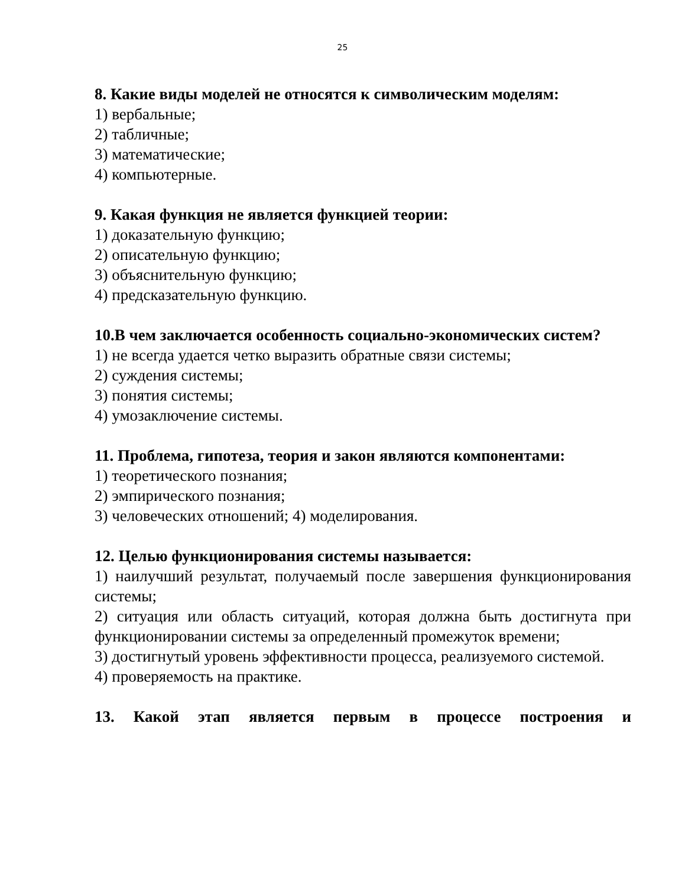25
8. Какие виды моделей не относятся к символическим моделям:
1) вербальные;
2) табличные;
3) математические;
4) компьютерные.
9. Какая функция не является функцией теории:
1) доказательную функцию;
2) описательную функцию;
3) объяснительную функцию;
4) предсказательную функцию.
10.В чем заключается особенность социально-экономических систем?
1) не всегда удается четко выразить обратные связи системы;
2) суждения системы;
3) понятия системы;
4) умозаключение системы.
11. Проблема, гипотеза, теория и закон являются компонентами:
1) теоретического познания;
2) эмпирического познания;
3) человеческих отношений; 4) моделирования.
12. Целью функционирования системы называется:
1) наилучший результат, получаемый после завершения функционирования системы;
2) ситуация или область ситуаций, которая должна быть достигнута при функционировании системы за определенный промежуток времени;
3) достигнутый уровень эффективности процесса, реализуемого системой.
4) проверяемость на практике.
13. Какой этап является первым в процессе построения и